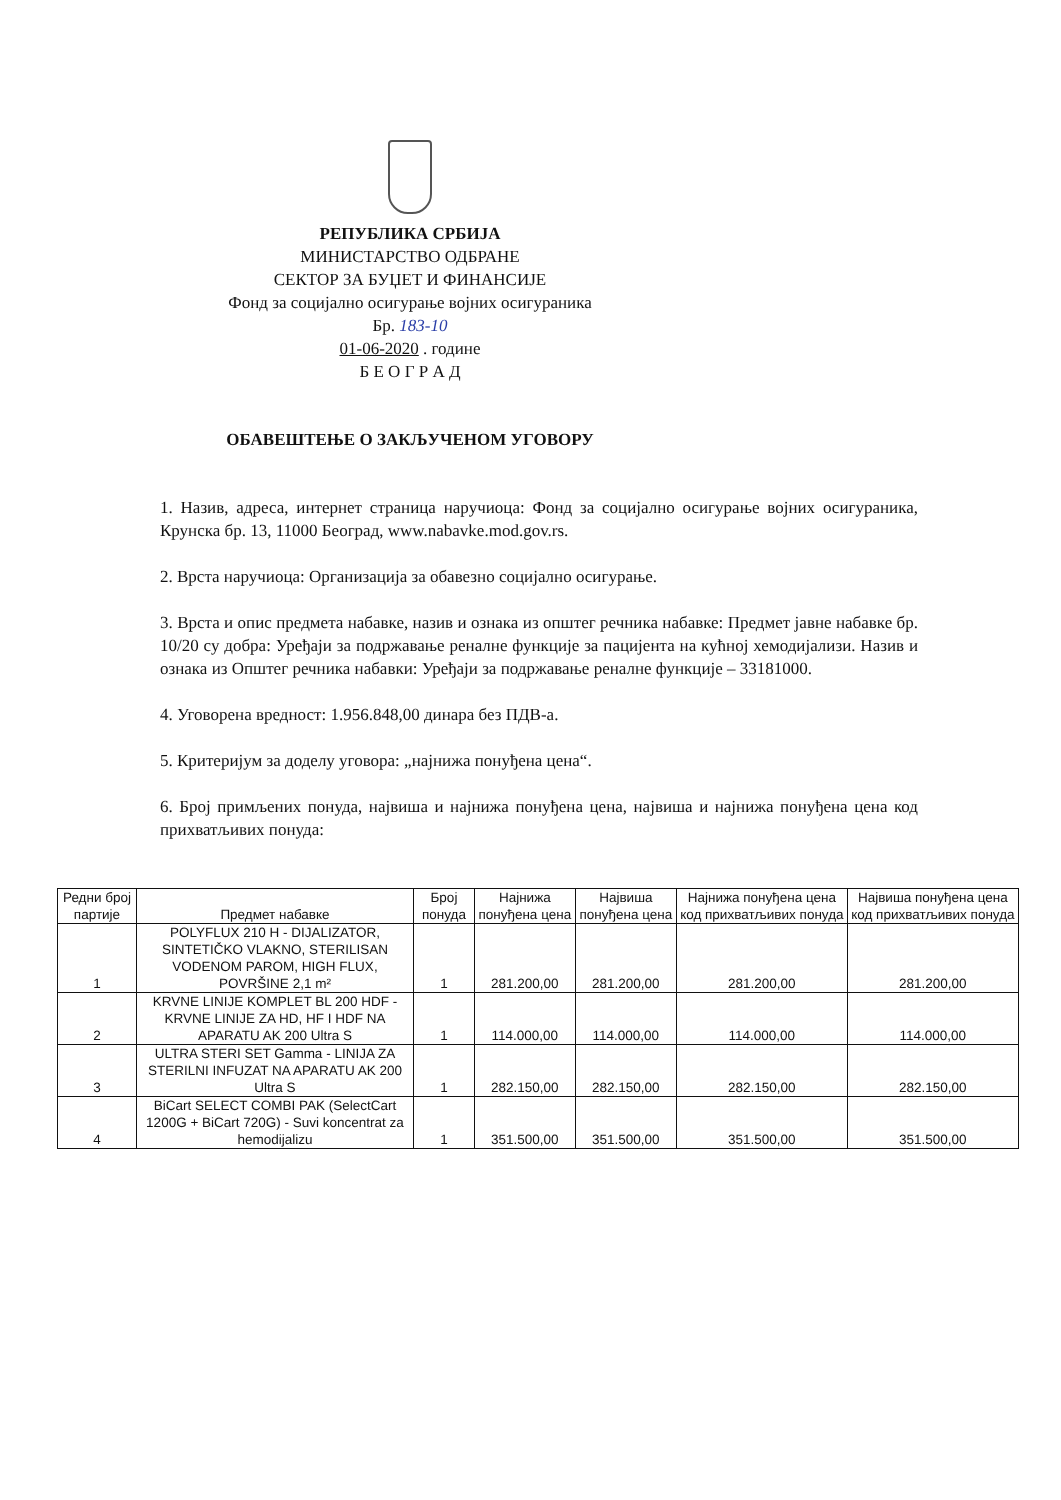РЕПУБЛИКА СРБИЈА
МИНИСТАРСТВО ОДБРАНЕ
СЕКТОР ЗА БУЏЕТ И ФИНАНСИЈЕ
Фонд за социјално осигурање војних осигураника
Бр. 183-10
01-06-2020 . године
Б Е О Г Р А Д
ОБАВЕШТЕЊЕ О ЗАКЉУЧЕНОМ УГОВОРУ
1. Назив, адреса, интернет страница наручиоца: Фонд за социјално осигурање војних осигураника, Крунска бр. 13, 11000 Београд, www.nabavke.mod.gov.rs.
2. Врста наручиоца: Организација за обавезно социјално осигурање.
3. Врста и опис предмета набавке, назив и ознака из општег речника набавке: Предмет јавне набавке бр. 10/20 су добра: Уређаји за подржавање реналне функције за пацијента на кућној хемодијализи. Назив и ознака из Општег речника набавки: Уређаји за подржавање реналне функције – 33181000.
4. Уговорена вредност: 1.956.848,00 динара без ПДВ-а.
5. Критеријум за доделу уговора: „најнижа понуђена цена“.
6. Број примљених понуда, највиша и најнижа понуђена цена, највиша и најнижа понуђена цена код прихватљивих понуда:
| Редни број партије | Предмет набавке | Број понуда | Најнижа понуђена цена | Највиша понуђена цена | Најнижа понуђена цена код прихватљивих понуда | Највиша понуђена цена код прихватљивих понуда |
| --- | --- | --- | --- | --- | --- | --- |
| 1 | POLYFLUX 210 H - DIJALIZATOR, SINTETIČKO VLAKNO, STERILISAN VODENOM PAROM, HIGH FLUX, POVRŠINE 2,1 m² | 1 | 281.200,00 | 281.200,00 | 281.200,00 | 281.200,00 |
| 2 | KRVNE LINIJE KOMPLET BL 200 HDF - KRVNE LINIJE ZA HD, HF I HDF NA APARATU AK 200 Ultra S | 1 | 114.000,00 | 114.000,00 | 114.000,00 | 114.000,00 |
| 3 | ULTRA STERI SET Gamma - LINIJA ZA STERILNI INFUZAT NA APARATU AK 200 Ultra S | 1 | 282.150,00 | 282.150,00 | 282.150,00 | 282.150,00 |
| 4 | BiCart SELECT COMBI PAK (SelectCart 1200G + BiCart 720G) - Suvi koncentrat za hemodijalizu | 1 | 351.500,00 | 351.500,00 | 351.500,00 | 351.500,00 |